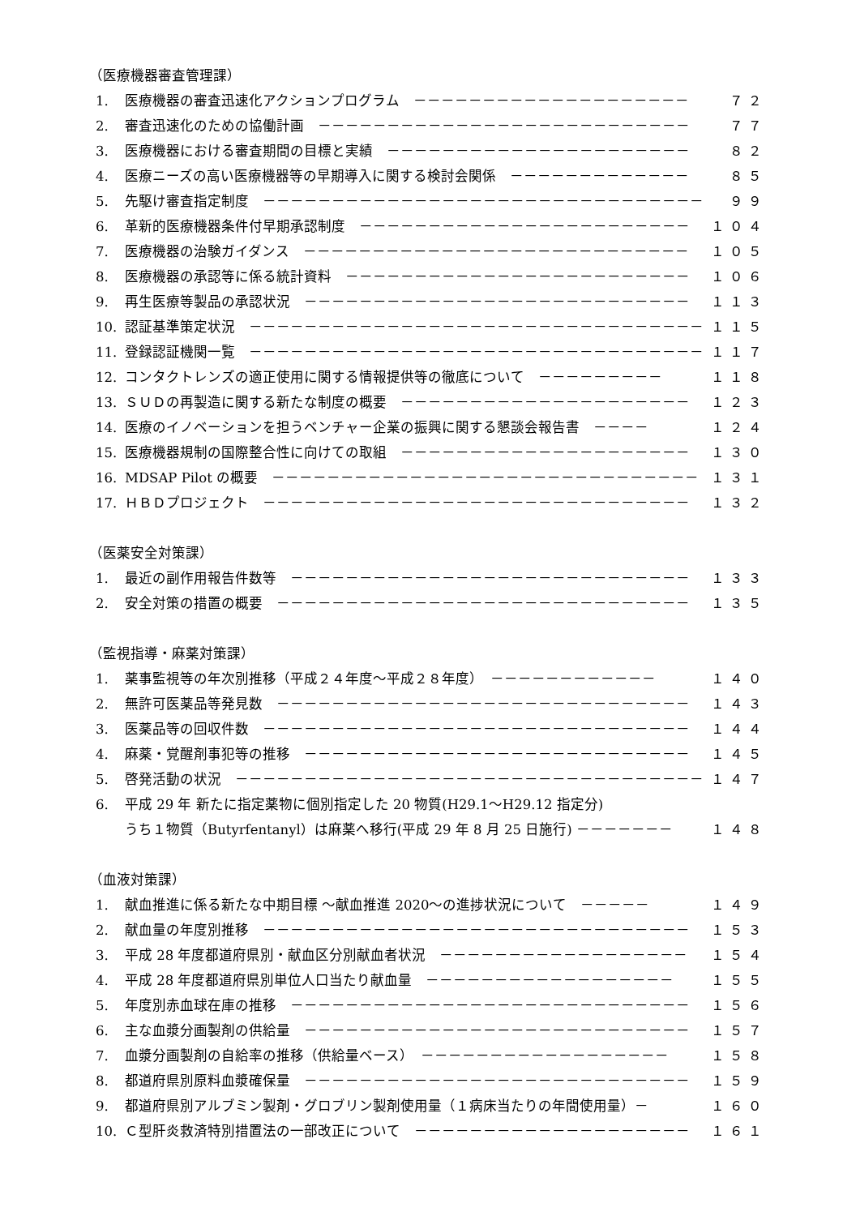（医療機器審査管理課）
1. 医療機器の審査迅速化アクションプログラム　－－－－－－－－－－－－－－－－－－－－ ７２
2. 審査迅速化のための協働計画　－－－－－－－－－－－－－－－－－－－－－－－－－－－ ７７
3. 医療機器における審査期間の目標と実績　－－－－－－－－－－－－－－－－－－－－－－ ８２
4. 医療ニーズの高い医療機器等の早期導入に関する検討会関係　－－－－－－－－－－－－－ ８５
5. 先駆け審査指定制度　－－－－－－－－－－－－－－－－－－－－－－－－－－－－－－－－ ９９
6. 革新的医療機器条件付早期承認制度　－－－－－－－－－－－－－－－－－－－－－－－－ １０４
7. 医療機器の治験ガイダンス　－－－－－－－－－－－－－－－－－－－－－－－－－－－－ １０５
8. 医療機器の承認等に係る統計資料　－－－－－－－－－－－－－－－－－－－－－－－－－ １０６
9. 再生医療等製品の承認状況　－－－－－－－－－－－－－－－－－－－－－－－－－－－－ １１３
10. 認証基準策定状況　－－－－－－－－－－－－－－－－－－－－－－－－－－－－－－－－－ １１５
11. 登録認証機関一覧　－－－－－－－－－－－－－－－－－－－－－－－－－－－－－－－－－ １１７
12. コンタクトレンズの適正使用に関する情報提供等の徹底について　－－－－－－－－－ １１８
13. ＳＵＤの再製造に関する新たな制度の概要　－－－－－－－－－－－－－－－－－－－－－ １２３
14. 医療のイノベーションを担うベンチャー企業の振興に関する懇談会報告書　－－－－ １２４
15. 医療機器規制の国際整合性に向けての取組　－－－－－－－－－－－－－－－－－－－－－ １３０
16. MDSAP Pilot の概要　－－－－－－－－－－－－－－－－－－－－－－－－－－－－－－－ １３１
17. ＨＢＤプロジェクト　－－－－－－－－－－－－－－－－－－－－－－－－－－－－－－－ １３２
（医薬安全対策課）
1. 最近の副作用報告件数等　－－－－－－－－－－－－－－－－－－－－－－－－－－－－－ １３３
2. 安全対策の措置の概要　－－－－－－－－－－－－－－－－－－－－－－－－－－－－－－ １３５
（監視指導・麻薬対策課）
1. 薬事監視等の年次別推移（平成２４年度～平成２８年度）　－－－－－－－－－－－－ １４０
2. 無許可医薬品等発見数　－－－－－－－－－－－－－－－－－－－－－－－－－－－－－－ １４３
3. 医薬品等の回収件数　－－－－－－－－－－－－－－－－－－－－－－－－－－－－－－－ １４４
4. 麻薬・覚醒剤事犯等の推移　－－－－－－－－－－－－－－－－－－－－－－－－－－－－ １４５
5. 啓発活動の状況　－－－－－－－－－－－－－－－－－－－－－－－－－－－－－－－－－－ １４７
6. 平成 29 年 新たに指定薬物に個別指定した 20 物質(H29.1～H29.12 指定分)
うち１物質（Butyrfentanyl）は麻薬へ移行(平成 29 年 8 月 25 日施行) －－－－－－－ １４８
（血液対策課）
1. 献血推進に係る新たな中期目標 ～献血推進 2020～の進捗状況について　－－－－－ １４９
2. 献血量の年度別推移　－－－－－－－－－－－－－－－－－－－－－－－－－－－－－－－ １５３
3. 平成 28 年度都道府県別・献血区分別献血者状況　－－－－－－－－－－－－－－－－－－ １５４
4. 平成 28 年度都道府県別単位人口当たり献血量　－－－－－－－－－－－－－－－－－－ １５５
5. 年度別赤血球在庫の推移　－－－－－－－－－－－－－－－－－－－－－－－－－－－－－ １５６
6. 主な血漿分画製剤の供給量　－－－－－－－－－－－－－－－－－－－－－－－－－－－－ １５７
7. 血漿分画製剤の自給率の推移（供給量ベース）　－－－－－－－－－－－－－－－－－－ １５８
8. 都道府県別原料血漿確保量　－－－－－－－－－－－－－－－－－－－－－－－－－－－－ １５９
9. 都道府県別アルブミン製剤・グロブリン製剤使用量（１病床当たりの年間使用量）－ １６０
10. Ｃ型肝炎救済特別措置法の一部改正について　－－－－－－－－－－－－－－－－－－－－ １６１